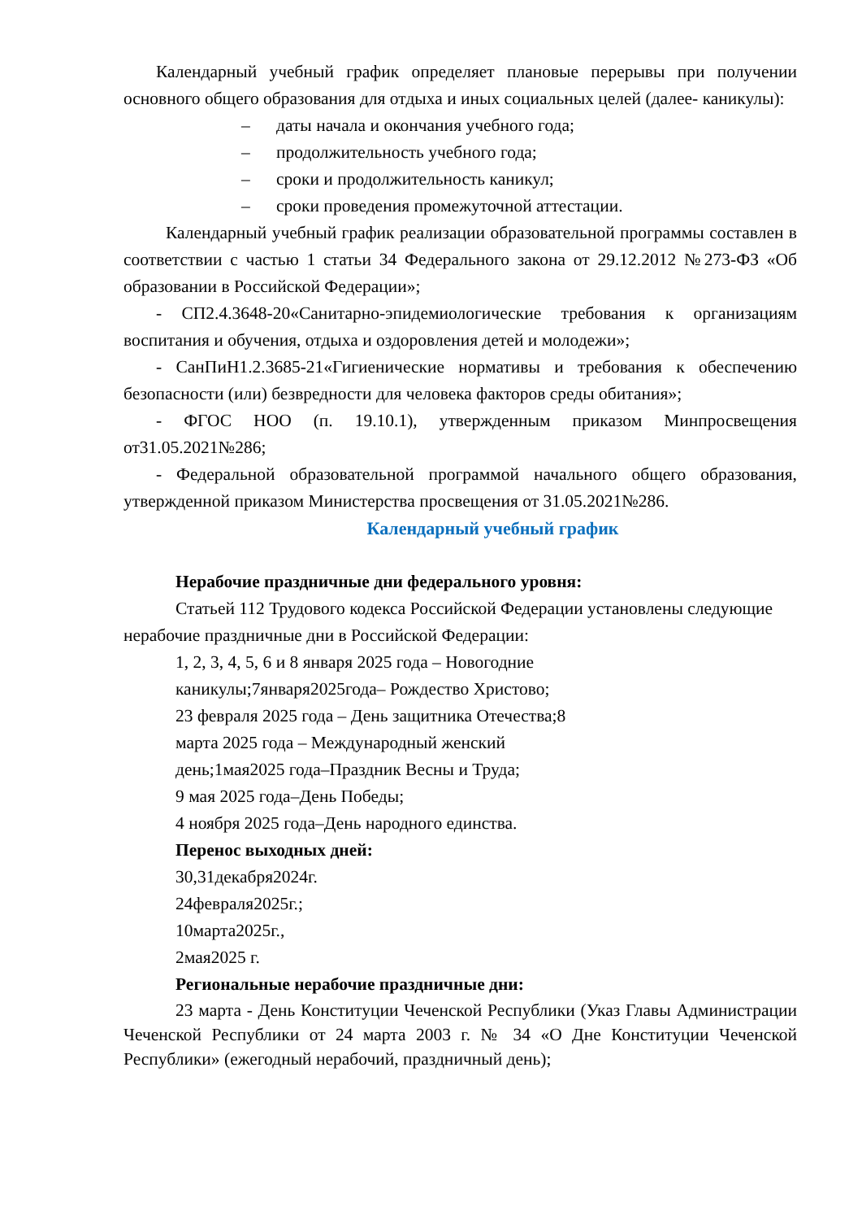Календарный учебный график определяет плановые перерывы при получении основного общего образования для отдыха и иных социальных целей (далее- каникулы):
– даты начала и окончания учебного года;
– продолжительность учебного года;
– сроки и продолжительность каникул;
– сроки проведения промежуточной аттестации.
Календарный учебный график реализации образовательной программы составлен в соответствии с частью 1 статьи 34 Федерального закона от 29.12.2012 №273-ФЗ «Об образовании в Российской Федерации»;
- СП2.4.3648-20«Санитарно-эпидемиологические требования к организациям воспитания и обучения, отдыха и оздоровления детей и молодежи»;
- СанПиН1.2.3685-21«Гигиенические нормативы и требования к обеспечению безопасности (или) безвредности для человека факторов среды обитания»;
- ФГОС НОО (п. 19.10.1), утвержденным приказом Минпросвещения от31.05.2021№286;
- Федеральной образовательной программой начального общего образования, утвержденной приказом Министерства просвещения от 31.05.2021№286.
Календарный учебный график
Нерабочие праздничные дни федерального уровня:
Статьей 112 Трудового кодекса Российской Федерации установлены следующие нерабочие праздничные дни в Российской Федерации:
1, 2, 3, 4, 5, 6 и 8 января 2025 года – Новогодние
каникулы;7января2025года– Рождество Христово;
23 февраля 2025 года – День защитника Отечества;8
марта 2025 года – Международный женский
день;1мая2025 года–Праздник Весны и Труда;
9 мая 2025 года–День Победы;
4 ноября 2025 года–День народного единства.
Перенос выходных дней:
30,31декабря2024г.
24февраля2025г.;
10марта2025г.,
2мая2025 г.
Региональные нерабочие праздничные дни:
23 марта - День Конституции Чеченской Республики (Указ Главы Администрации Чеченской Республики от 24 марта 2003 г. № 34 «О Дне Конституции Чеченской Республики» (ежегодный нерабочий, праздничный день);